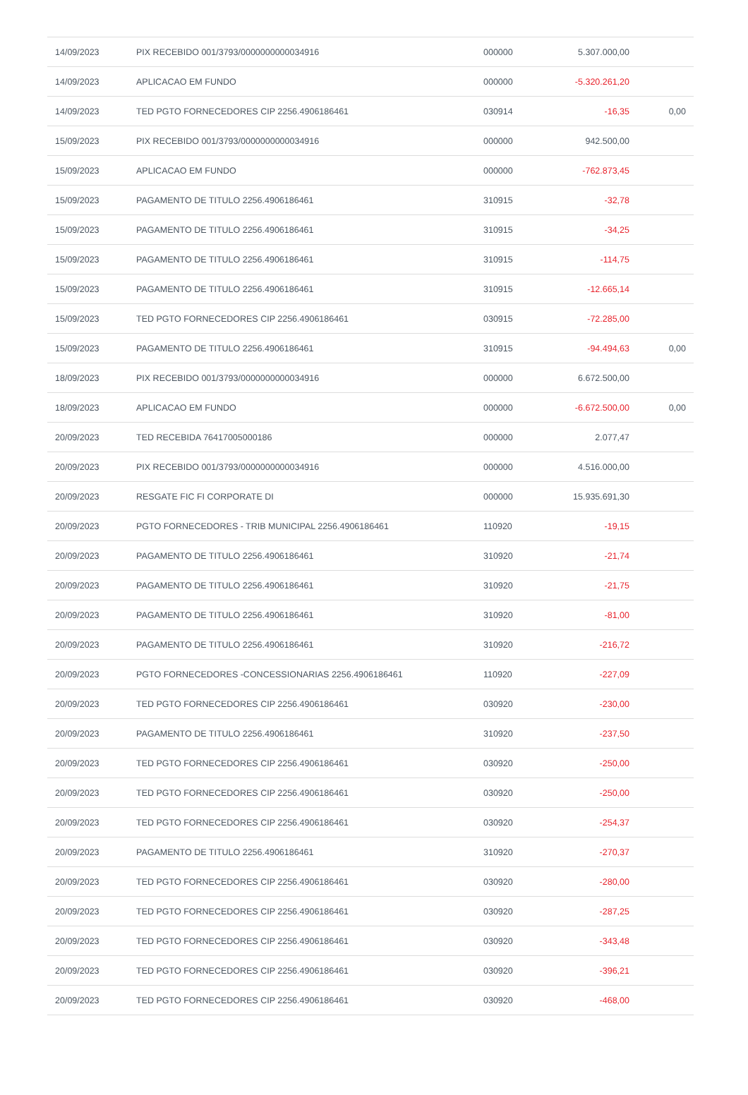| 14/09/2023 | PIX RECEBIDO 001/3793/0000000000034916 | 000000 | 5.307.000,00 | |
| 14/09/2023 | APLICACAO EM FUNDO | 000000 | -5.320.261,20 | |
| 14/09/2023 | TED PGTO FORNECEDORES CIP 2256.4906186461 | 030914 | -16,35 | 0,00 |
| 15/09/2023 | PIX RECEBIDO 001/3793/0000000000034916 | 000000 | 942.500,00 | |
| 15/09/2023 | APLICACAO EM FUNDO | 000000 | -762.873,45 | |
| 15/09/2023 | PAGAMENTO DE TITULO 2256.4906186461 | 310915 | -32,78 | |
| 15/09/2023 | PAGAMENTO DE TITULO 2256.4906186461 | 310915 | -34,25 | |
| 15/09/2023 | PAGAMENTO DE TITULO 2256.4906186461 | 310915 | -114,75 | |
| 15/09/2023 | PAGAMENTO DE TITULO 2256.4906186461 | 310915 | -12.665,14 | |
| 15/09/2023 | TED PGTO FORNECEDORES CIP 2256.4906186461 | 030915 | -72.285,00 | |
| 15/09/2023 | PAGAMENTO DE TITULO 2256.4906186461 | 310915 | -94.494,63 | 0,00 |
| 18/09/2023 | PIX RECEBIDO 001/3793/0000000000034916 | 000000 | 6.672.500,00 | |
| 18/09/2023 | APLICACAO EM FUNDO | 000000 | -6.672.500,00 | 0,00 |
| 20/09/2023 | TED RECEBIDA 76417005000186 | 000000 | 2.077,47 | |
| 20/09/2023 | PIX RECEBIDO 001/3793/0000000000034916 | 000000 | 4.516.000,00 | |
| 20/09/2023 | RESGATE FIC FI CORPORATE DI | 000000 | 15.935.691,30 | |
| 20/09/2023 | PGTO FORNECEDORES - TRIB MUNICIPAL 2256.4906186461 | 110920 | -19,15 | |
| 20/09/2023 | PAGAMENTO DE TITULO 2256.4906186461 | 310920 | -21,74 | |
| 20/09/2023 | PAGAMENTO DE TITULO 2256.4906186461 | 310920 | -21,75 | |
| 20/09/2023 | PAGAMENTO DE TITULO 2256.4906186461 | 310920 | -81,00 | |
| 20/09/2023 | PAGAMENTO DE TITULO 2256.4906186461 | 310920 | -216,72 | |
| 20/09/2023 | PGTO FORNECEDORES -CONCESSIONARIAS 2256.4906186461 | 110920 | -227,09 | |
| 20/09/2023 | TED PGTO FORNECEDORES CIP 2256.4906186461 | 030920 | -230,00 | |
| 20/09/2023 | PAGAMENTO DE TITULO 2256.4906186461 | 310920 | -237,50 | |
| 20/09/2023 | TED PGTO FORNECEDORES CIP 2256.4906186461 | 030920 | -250,00 | |
| 20/09/2023 | TED PGTO FORNECEDORES CIP 2256.4906186461 | 030920 | -250,00 | |
| 20/09/2023 | TED PGTO FORNECEDORES CIP 2256.4906186461 | 030920 | -254,37 | |
| 20/09/2023 | PAGAMENTO DE TITULO 2256.4906186461 | 310920 | -270,37 | |
| 20/09/2023 | TED PGTO FORNECEDORES CIP 2256.4906186461 | 030920 | -280,00 | |
| 20/09/2023 | TED PGTO FORNECEDORES CIP 2256.4906186461 | 030920 | -287,25 | |
| 20/09/2023 | TED PGTO FORNECEDORES CIP 2256.4906186461 | 030920 | -343,48 | |
| 20/09/2023 | TED PGTO FORNECEDORES CIP 2256.4906186461 | 030920 | -396,21 | |
| 20/09/2023 | TED PGTO FORNECEDORES CIP 2256.4906186461 | 030920 | -468,00 | |